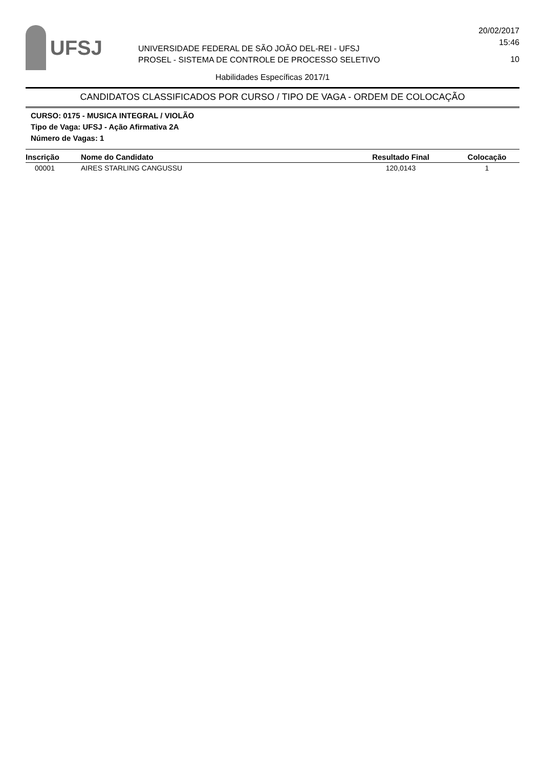UFSJ
UNIVERSIDADE FEDERAL DE SÃO JOÃO DEL-REI - UFSJ
PROSEL - SISTEMA DE CONTROLE DE PROCESSO SELETIVO
20/02/2017
15:46
10
Habilidades Específicas 2017/1
CANDIDATOS CLASSIFICADOS POR CURSO / TIPO DE VAGA - ORDEM DE COLOCAÇÃO
CURSO: 0175 - MUSICA INTEGRAL / VIOLÃO
Tipo de Vaga: UFSJ - Ação Afirmativa 2A
Número de Vagas: 1
| Inscrição | Nome do Candidato | Resultado Final | Colocação |
| --- | --- | --- | --- |
| 00001 | AIRES STARLING CANGUSSU | 120,0143 | 1 |